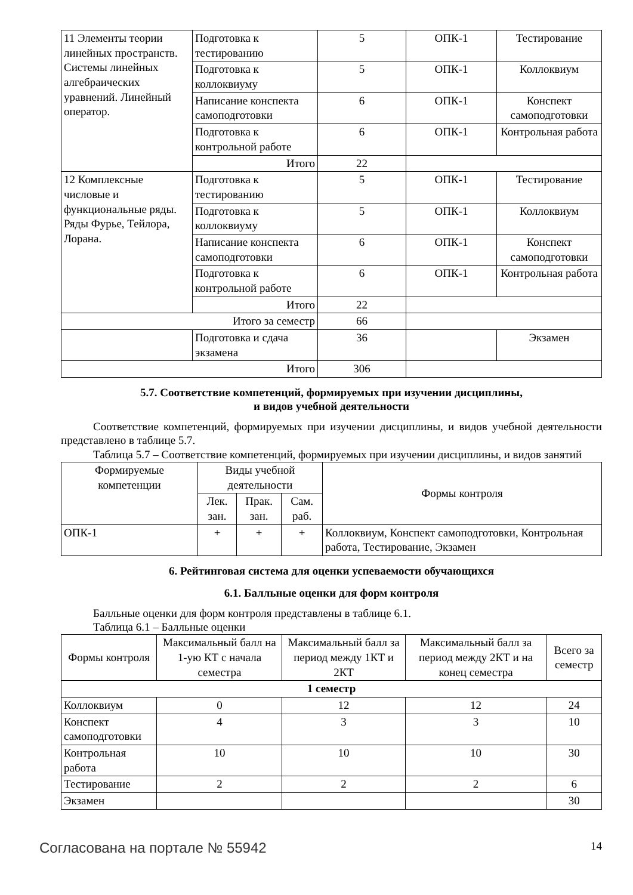| 11 Элементы теории линейных пространств. Системы линейных алгебраических уравнений. Линейный оператор. | Подготовка к тестированию | 5 | ОПК-1 | Тестирование |
| | Подготовка к коллоквиуму | 5 | ОПК-1 | Коллоквиум |
| | Написание конспекта самоподготовки | 6 | ОПК-1 | Конспект самоподготовки |
| | Подготовка к контрольной работе | 6 | ОПК-1 | Контрольная работа |
| | Итого | 22 | | |
| 12 Комплексные числовые и функциональные ряды. Ряды Фурье, Тейлора, Лорана. | Подготовка к тестированию | 5 | ОПК-1 | Тестирование |
| | Подготовка к коллоквиуму | 5 | ОПК-1 | Коллоквиум |
| | Написание конспекта самоподготовки | 6 | ОПК-1 | Конспект самоподготовки |
| | Подготовка к контрольной работе | 6 | ОПК-1 | Контрольная работа |
| | Итого | 22 | | |
| Итого за семестр | | 66 | | |
| | Подготовка и сдача экзамена | 36 | | Экзамен |
| Итого | | 306 | | |
5.7. Соответствие компетенций, формируемых при изучении дисциплины,
и видов учебной деятельности
Соответствие компетенций, формируемых при изучении дисциплины, и видов учебной деятельности представлено в таблице 5.7.
Таблица 5.7 – Соответствие компетенций, формируемых при изучении дисциплины, и видов занятий
| Формируемые компетенции | Виды учебной деятельности | | | Формы контроля |
| --- | --- | --- | --- | --- |
| | Лек. зан. | Прак. зан. | Сам. раб. | |
| ОПК-1 | + | + | + | Коллоквиум, Конспект самоподготовки, Контрольная работа, Тестирование, Экзамен |
6. Рейтинговая система для оценки успеваемости обучающихся
6.1. Балльные оценки для форм контроля
Балльные оценки для форм контроля представлены в таблице 6.1.
Таблица 6.1 – Балльные оценки
| Формы контроля | Максимальный балл на 1-ую КТ с начала семестра | Максимальный балл за период между 1КТ и 2КТ | Максимальный балл за период между 2КТ и на конец семестра | Всего за семестр |
| --- | --- | --- | --- | --- |
| 1 семестр | | | | |
| Коллоквиум | 0 | 12 | 12 | 24 |
| Конспект самоподготовки | 4 | 3 | 3 | 10 |
| Контрольная работа | 10 | 10 | 10 | 30 |
| Тестирование | 2 | 2 | 2 | 6 |
| Экзамен | | | | 30 |
Согласована на портале № 55942 14